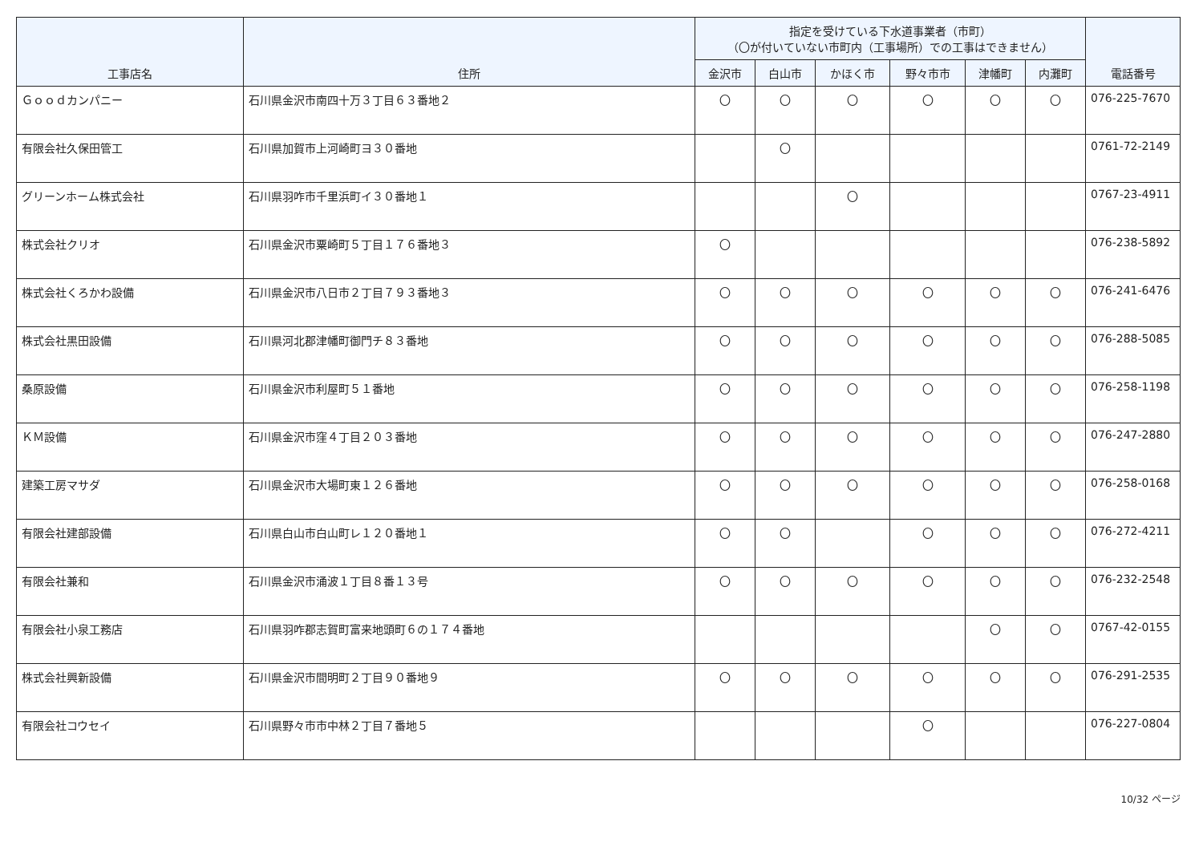| 工事店名 | 住所 | 指定を受けている下水道事業者（市町） （〇が付いていない市町内（工事場所）での工事はできません） | | | | | | 電話番号 |
| --- | --- | --- | --- | --- | --- | --- | --- | --- |
| | | 金沢市 | 白山市 | かほく市 | 野々市市 | 津幡町 | 内灘町 | |
| Ｇｏｏｄカンパニー | 石川県金沢市南四十万３丁目６３番地２ | 〇 | 〇 | 〇 | 〇 | 〇 | 〇 | 076-225-7670 |
| 有限会社久保田管工 | 石川県加賀市上河崎町ヨ３０番地 | | 〇 | | | | | 0761-72-2149 |
| グリーンホーム株式会社 | 石川県羽咋市千里浜町イ３０番地１ | | | 〇 | | | | 0767-23-4911 |
| 株式会社クリオ | 石川県金沢市粟崎町５丁目１７６番地３ | 〇 | | | | | | 076-238-5892 |
| 株式会社くろかわ設備 | 石川県金沢市八日市２丁目７９３番地３ | 〇 | 〇 | 〇 | 〇 | 〇 | 〇 | 076-241-6476 |
| 株式会社黒田設備 | 石川県河北郡津幡町御門チ８３番地 | 〇 | 〇 | 〇 | 〇 | 〇 | 〇 | 076-288-5085 |
| 桑原設備 | 石川県金沢市利屋町５１番地 | 〇 | 〇 | 〇 | 〇 | 〇 | 〇 | 076-258-1198 |
| ＫＭ設備 | 石川県金沢市窪４丁目２０３番地 | 〇 | 〇 | 〇 | 〇 | 〇 | 〇 | 076-247-2880 |
| 建築工房マサダ | 石川県金沢市大場町東１２６番地 | 〇 | 〇 | 〇 | 〇 | 〇 | 〇 | 076-258-0168 |
| 有限会社建部設備 | 石川県白山市白山町レ１２０番地１ | 〇 | 〇 | | 〇 | 〇 | 〇 | 076-272-4211 |
| 有限会社兼和 | 石川県金沢市涌波１丁目８番１３号 | 〇 | 〇 | 〇 | 〇 | 〇 | 〇 | 076-232-2548 |
| 有限会社小泉工務店 | 石川県羽咋郡志賀町富来地頭町６の１７４番地 | | | | | 〇 | 〇 | 0767-42-0155 |
| 株式会社興新設備 | 石川県金沢市間明町２丁目９０番地９ | 〇 | 〇 | 〇 | 〇 | 〇 | 〇 | 076-291-2535 |
| 有限会社コウセイ | 石川県野々市市中林２丁目７番地５ | | | | 〇 | | | 076-227-0804 |
10/32 ページ